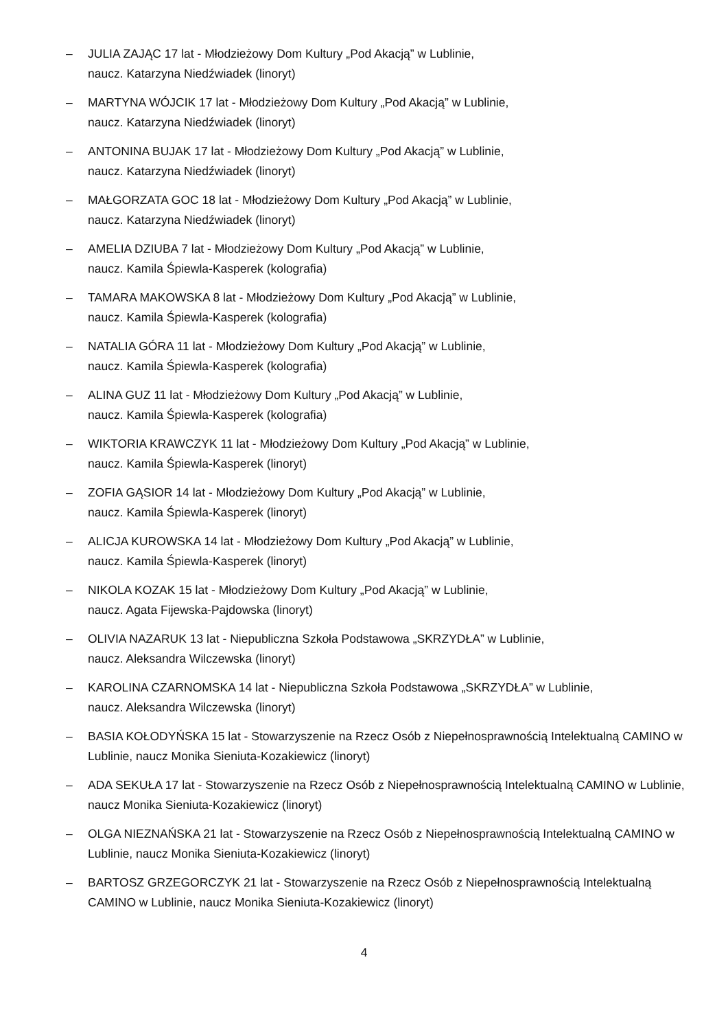– JULIA ZAJĄC 17 lat - Młodzieżowy Dom Kultury „Pod Akacją” w Lublinie,
naucz. Katarzyna Niedźwiadek (linoryt)
– MARTYNA WÓJCIK 17 lat - Młodzieżowy Dom Kultury „Pod Akacją” w Lublinie,
naucz. Katarzyna Niedźwiadek (linoryt)
– ANTONINA BUJAK 17 lat - Młodzieżowy Dom Kultury „Pod Akacją” w Lublinie,
naucz. Katarzyna Niedźwiadek (linoryt)
– MAŁGORZATA GOC 18 lat - Młodzieżowy Dom Kultury „Pod Akacją” w Lublinie,
naucz. Katarzyna Niedźwiadek (linoryt)
– AMELIA DZIUBA 7 lat - Młodzieżowy Dom Kultury „Pod Akacją” w Lublinie,
naucz. Kamila Śpiewla-Kasperek (kolografia)
– TAMARA MAKOWSKA 8 lat - Młodzieżowy Dom Kultury „Pod Akacją” w Lublinie,
naucz. Kamila Śpiewla-Kasperek (kolografia)
– NATALIA GÓRA 11 lat - Młodzieżowy Dom Kultury „Pod Akacją” w Lublinie,
naucz. Kamila Śpiewla-Kasperek (kolografia)
– ALINA GUZ 11 lat - Młodzieżowy Dom Kultury „Pod Akacją” w Lublinie,
naucz. Kamila Śpiewla-Kasperek (kolografia)
– WIKTORIA KRAWCZYK 11 lat - Młodzieżowy Dom Kultury „Pod Akacją” w Lublinie,
naucz. Kamila Śpiewla-Kasperek (linoryt)
– ZOFIA GĄSIOR 14 lat - Młodzieżowy Dom Kultury „Pod Akacją” w Lublinie,
naucz. Kamila Śpiewla-Kasperek (linoryt)
– ALICJA KUROWSKA 14 lat - Młodzieżowy Dom Kultury „Pod Akacją” w Lublinie,
naucz. Kamila Śpiewla-Kasperek (linoryt)
– NIKOLA KOZAK 15 lat - Młodzieżowy Dom Kultury „Pod Akacją” w Lublinie,
naucz. Agata Fijewska-Pajdowska (linoryt)
– OLIVIA NAZARUK 13 lat - Niepubliczna Szkoła Podstawowa „SKRZYDŁA” w Lublinie,
naucz. Aleksandra Wilczewska (linoryt)
– KAROLINA CZARNOMSKA 14 lat - Niepubliczna Szkoła Podstawowa „SKRZYDŁA” w Lublinie,
naucz. Aleksandra Wilczewska (linoryt)
– BASIA KOŁODYŃSKA 15 lat - Stowarzyszenie na Rzecz Osób z Niepełnosprawnością Intelektualną CAMINO w Lublinie, naucz Monika Sieniuta-Kozakiewicz (linoryt)
– ADA SEKUŁA 17 lat - Stowarzyszenie na Rzecz Osób z Niepełnosprawnością Intelektualną CAMINO w Lublinie, naucz Monika Sieniuta-Kozakiewicz (linoryt)
– OLGA NIEZNAŃSKA 21 lat - Stowarzyszenie na Rzecz Osób z Niepełnosprawnością Intelektualną CAMINO w Lublinie, naucz Monika Sieniuta-Kozakiewicz (linoryt)
– BARTOSZ GRZEGORCZYK 21 lat - Stowarzyszenie na Rzecz Osób z Niepełnosprawnością Intelektualną CAMINO w Lublinie, naucz Monika Sieniuta-Kozakiewicz (linoryt)
4